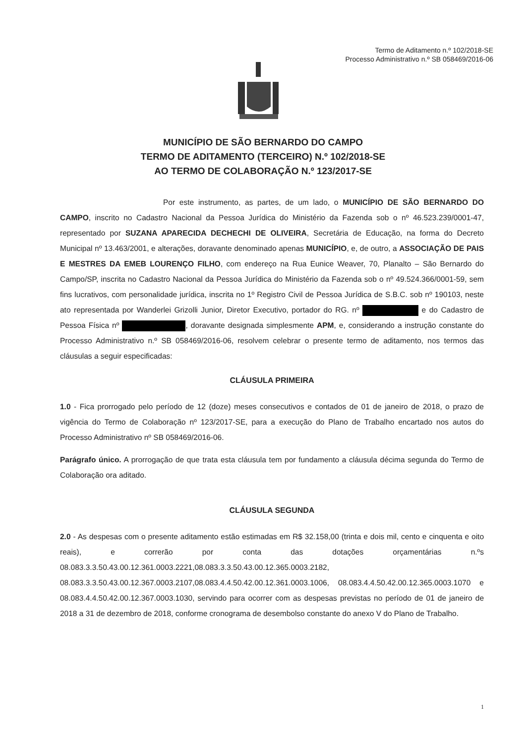Termo de Aditamento n.º 102/2018-SE
Processo Administrativo n.º SB 058469/2016-06
MUNICÍPIO DE SÃO BERNARDO DO CAMPO
TERMO DE ADITAMENTO (TERCEIRO) N.º 102/2018-SE
AO TERMO DE COLABORAÇÃO N.º 123/2017-SE
Por este instrumento, as partes, de um lado, o MUNICÍPIO DE SÃO BERNARDO DO CAMPO, inscrito no Cadastro Nacional da Pessoa Jurídica do Ministério da Fazenda sob o nº 46.523.239/0001-47, representado por SUZANA APARECIDA DECHECHI DE OLIVEIRA, Secretária de Educação, na forma do Decreto Municipal nº 13.463/2001, e alterações, doravante denominado apenas MUNICÍPIO, e, de outro, a ASSOCIAÇÃO DE PAIS E MESTRES DA EMEB LOURENÇO FILHO, com endereço na Rua Eunice Weaver, 70, Planalto – São Bernardo do Campo/SP, inscrita no Cadastro Nacional da Pessoa Jurídica do Ministério da Fazenda sob o nº 49.524.366/0001-59, sem fins lucrativos, com personalidade jurídica, inscrita no 1º Registro Civil de Pessoa Jurídica de S.B.C. sob nº 190103, neste ato representada por Wanderlei Grizolli Junior, Diretor Executivo, portador do RG. nº e do Cadastro de Pessoa Física nº , doravante designada simplesmente APM, e, considerando a instrução constante do Processo Administrativo n.º SB 058469/2016-06, resolvem celebrar o presente termo de aditamento, nos termos das cláusulas a seguir especificadas:
CLÁUSULA PRIMEIRA
1.0 - Fica prorrogado pelo período de 12 (doze) meses consecutivos e contados de 01 de janeiro de 2018, o prazo de vigência do Termo de Colaboração nº 123/2017-SE, para a execução do Plano de Trabalho encartado nos autos do Processo Administrativo nº SB 058469/2016-06.
Parágrafo único. A prorrogação de que trata esta cláusula tem por fundamento a cláusula décima segunda do Termo de Colaboração ora aditado.
CLÁUSULA SEGUNDA
2.0 - As despesas com o presente aditamento estão estimadas em R$ 32.158,00 (trinta e dois mil, cento e cinquenta e oito reais), e correrão por conta das dotações orçamentárias n.ºs 08.083.3.3.50.43.00.12.361.0003.2221,08.083.3.3.50.43.00.12.365.0003.2182, 08.083.3.3.50.43.00.12.367.0003.2107,08.083.4.4.50.42.00.12.361.0003.1006, 08.083.4.4.50.42.00.12.365.0003.1070 e 08.083.4.4.50.42.00.12.367.0003.1030, servindo para ocorrer com as despesas previstas no período de 01 de janeiro de 2018 a 31 de dezembro de 2018, conforme cronograma de desembolso constante do anexo V do Plano de Trabalho.
1